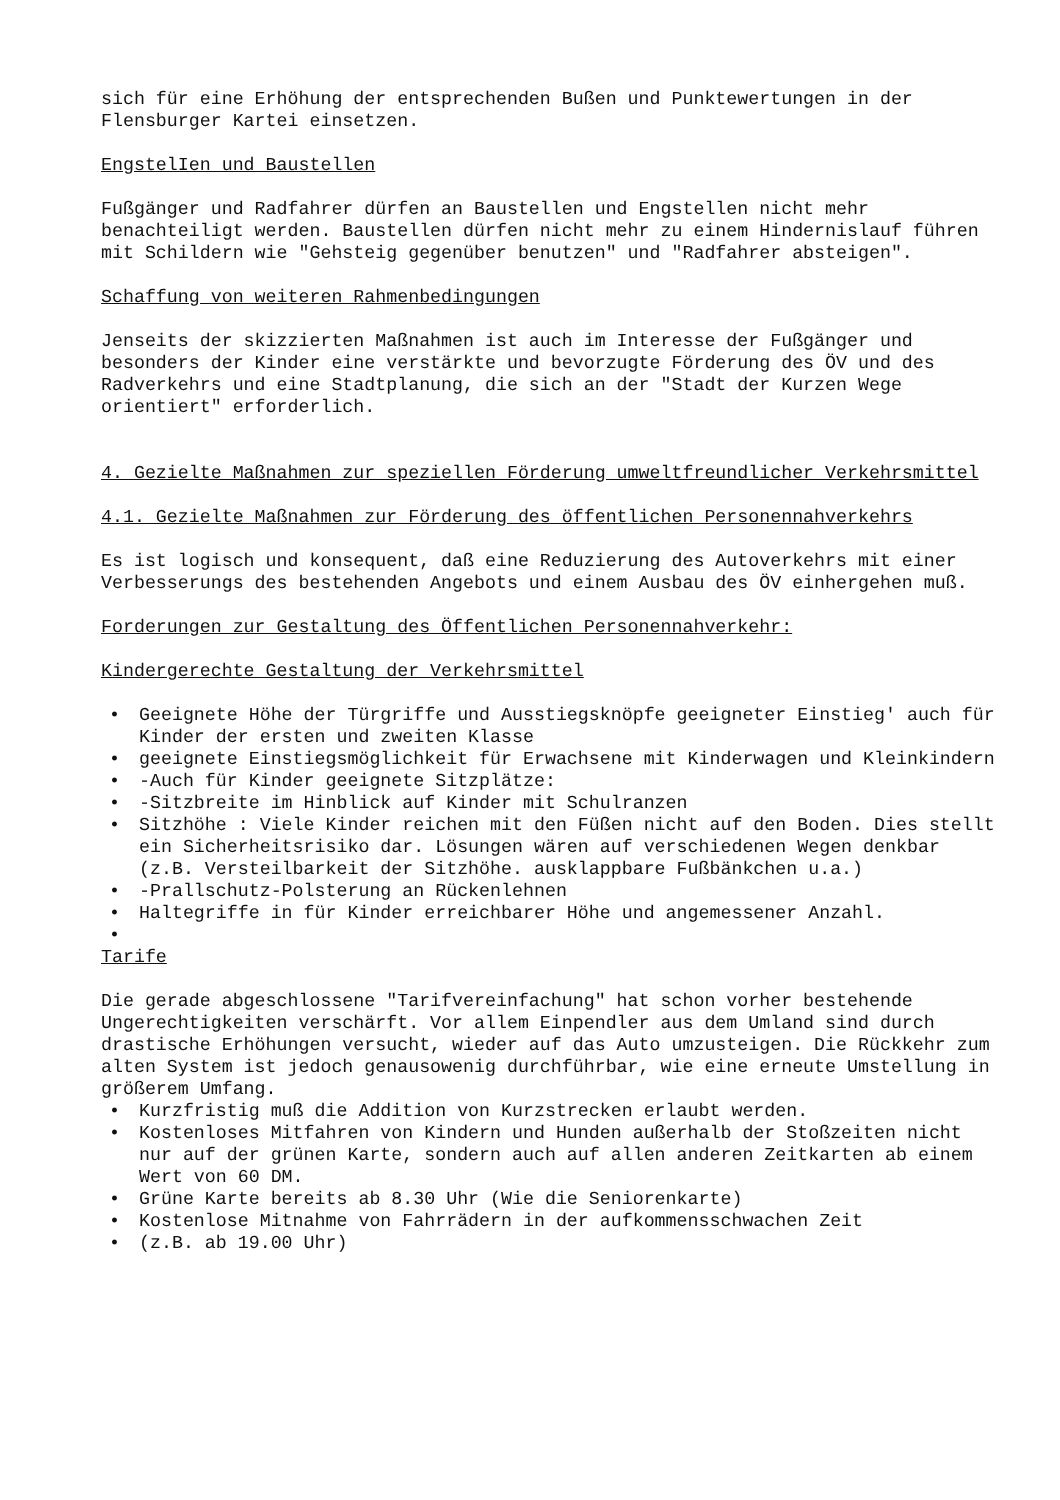sich für eine Erhöhung der entsprechenden Bußen und Punktewertungen in der Flensburger Kartei einsetzen.
EngstelIen und Baustellen
Fußgänger und Radfahrer dürfen an Baustellen und Engstellen nicht mehr benachteiligt werden. Baustellen dürfen nicht mehr zu einem Hindernislauf führen mit Schildern wie "Gehsteig gegenüber benutzen" und "Radfahrer absteigen".
Schaffung von weiteren Rahmenbedingungen
Jenseits der skizzierten Maßnahmen ist auch im Interesse der Fußgänger und besonders der Kinder eine verstärkte und bevorzugte Förderung des ÖV und des Radverkehrs und eine Stadtplanung, die sich an der "Stadt der Kurzen Wege orientiert" erforderlich.
4. Gezielte Maßnahmen zur speziellen Förderung umweltfreundlicher Verkehrsmittel
4.1. Gezielte Maßnahmen zur Förderung des öffentlichen Personennahverkehrs
Es ist logisch und konsequent, daß eine Reduzierung des Autoverkehrs mit einer Verbesserungs des bestehenden Angebots und einem Ausbau des ÖV einhergehen muß.
Forderungen zur Gestaltung des Öffentlichen Personennahverkehr:
Kindergerechte Gestaltung der Verkehrsmittel
• Geeignete Höhe der Türgriffe und Ausstiegsknöpfe geeigneter Einstieg' auch für Kinder der ersten und zweiten Klasse
• geeignete Einstiegsmöglichkeit für Erwachsene mit Kinderwagen und Kleinkindern
• -Auch für Kinder geeignete Sitzplätze:
• -Sitzbreite im Hinblick auf Kinder mit Schulranzen
• Sitzhöhe : Viele Kinder reichen mit den Füßen nicht auf den Boden. Dies stellt ein Sicherheitsrisiko dar. Lösungen wären auf verschiedenen Wegen denkbar (z.B. Versteilbarkeit der Sitzhöhe. ausklappbare Fußbänkchen u.a.)
• -Prallschutz-Polsterung an Rückenlehnen
• Haltegriffe in für Kinder erreichbarer Höhe und angemessener Anzahl.
•
Tarife
Die gerade abgeschlossene "Tarifvereinfachung" hat schon vorher bestehende Ungerechtigkeiten verschärft. Vor allem Einpendler aus dem Umland sind durch drastische Erhöhungen versucht, wieder auf das Auto umzusteigen. Die Rückkehr zum alten System ist jedoch genausowenig durchführbar, wie eine erneute Umstellung in größerem Umfang.
• Kurzfristig muß die Addition von Kurzstrecken erlaubt werden.
• Kostenloses Mitfahren von Kindern und Hunden außerhalb der Stoßzeiten nicht nur auf der grünen Karte, sondern auch auf allen anderen Zeitkarten ab einem Wert von 60 DM.
• Grüne Karte bereits ab 8.30 Uhr (Wie die Seniorenkarte)
• Kostenlose Mitnahme von Fahrrädern in der aufkommensschwachen Zeit
• (z.B. ab 19.00 Uhr)